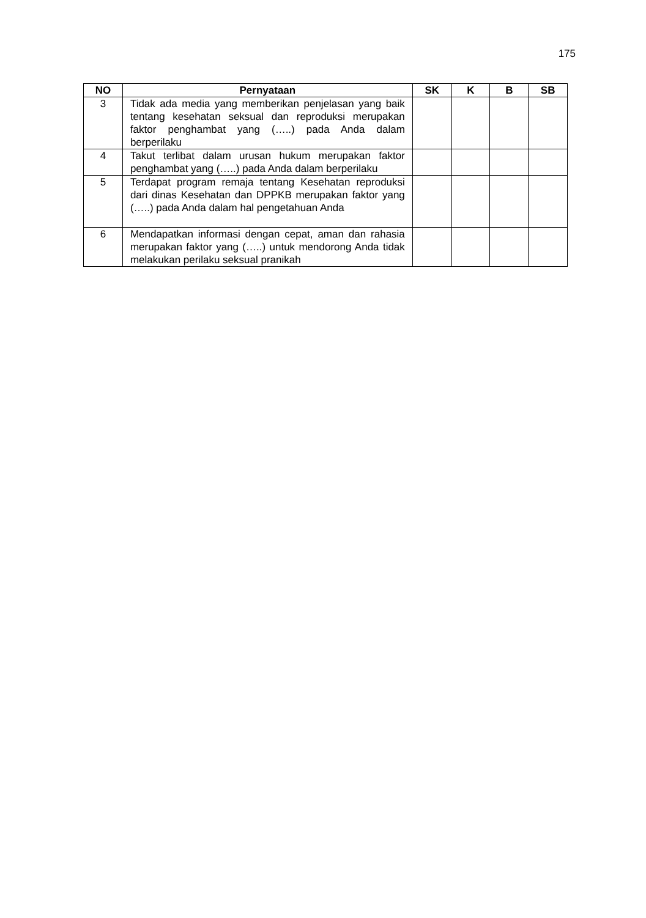175
| NO | Pernyataan | SK | K | B | SB |
| --- | --- | --- | --- | --- | --- |
| 3 | Tidak ada media yang memberikan penjelasan yang baik tentang kesehatan seksual dan reproduksi merupakan faktor penghambat yang (…..) pada Anda dalam berperilaku | | | | |
| 4 | Takut terlibat dalam urusan hukum merupakan faktor penghambat yang (…..) pada Anda dalam berperilaku | | | | |
| 5 | Terdapat program remaja tentang Kesehatan reproduksi dari dinas Kesehatan dan DPPKB merupakan faktor yang (…..) pada Anda dalam hal pengetahuan Anda | | | | |
| 6 | Mendapatkan informasi dengan cepat, aman dan rahasia merupakan faktor yang (…..) untuk mendorong Anda tidak melakukan perilaku seksual pranikah | | | | |